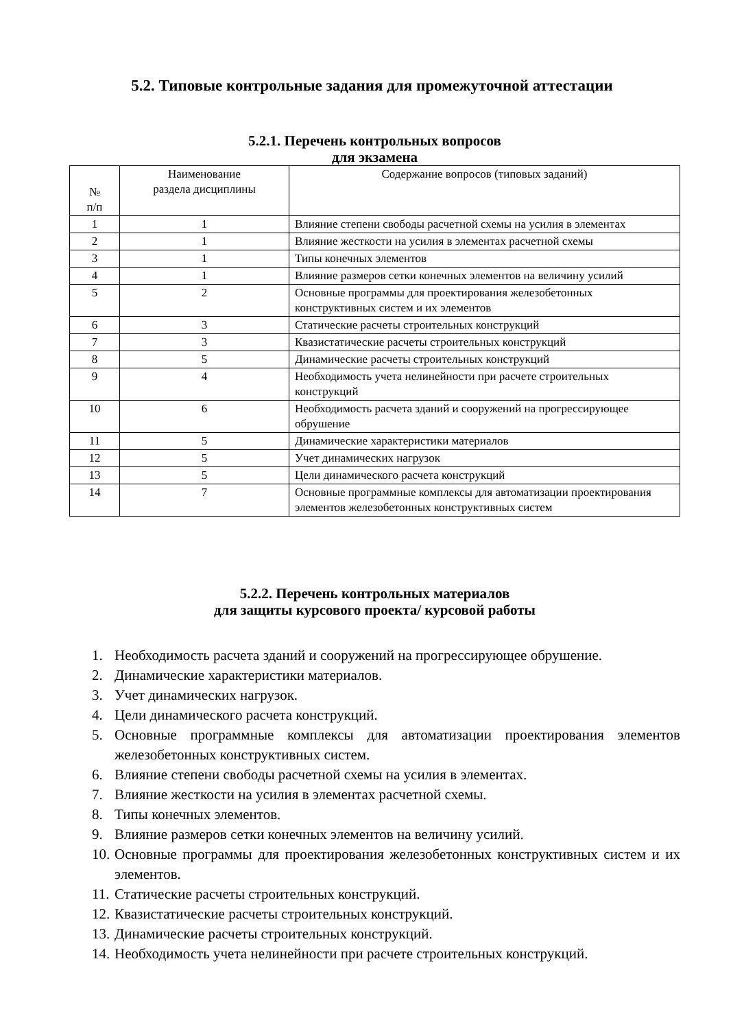5.2. Типовые контрольные задания для промежуточной аттестации
5.2.1. Перечень контрольных вопросов
для экзамена
| № п/п | Наименование раздела дисциплины | Содержание вопросов (типовых заданий) |
| 1 | 1 | Влияние степени свободы расчетной схемы на усилия в элементах |
| 2 | 1 | Влияние жесткости на усилия в элементах расчетной схемы |
| 3 | 1 | Типы конечных элементов |
| 4 | 1 | Влияние размеров сетки конечных элементов на величину усилий |
| 5 | 2 | Основные программы для проектирования железобетонных конструктивных систем и их элементов |
| 6 | 3 | Статические расчеты строительных конструкций |
| 7 | 3 | Квазистатические расчеты строительных конструкций |
| 8 | 5 | Динамические расчеты строительных конструкций |
| 9 | 4 | Необходимость учета нелинейности при расчете строительных конструкций |
| 10 | 6 | Необходимость расчета зданий и сооружений на прогрессирующее обрушение |
| 11 | 5 | Динамические характеристики материалов |
| 12 | 5 | Учет динамических нагрузок |
| 13 | 5 | Цели динамического расчета конструкций |
| 14 | 7 | Основные программные комплексы для автоматизации проектирования элементов железобетонных конструктивных систем |
5.2.2. Перечень контрольных материалов
для защиты курсового проекта/ курсовой работы
1. Необходимость расчета зданий и сооружений на прогрессирующее обрушение.
2. Динамические характеристики материалов.
3. Учет динамических нагрузок.
4. Цели динамического расчета конструкций.
5. Основные программные комплексы для автоматизации проектирования элементов железобетонных конструктивных систем.
6. Влияние степени свободы расчетной схемы на усилия в элементах.
7. Влияние жесткости на усилия в элементах расчетной схемы.
8. Типы конечных элементов.
9. Влияние размеров сетки конечных элементов на величину усилий.
10. Основные программы для проектирования железобетонных конструктивных систем и их элементов.
11. Статические расчеты строительных конструкций.
12. Квазистатические расчеты строительных конструкций.
13. Динамические расчеты строительных конструкций.
14. Необходимость учета нелинейности при расчете строительных конструкций.